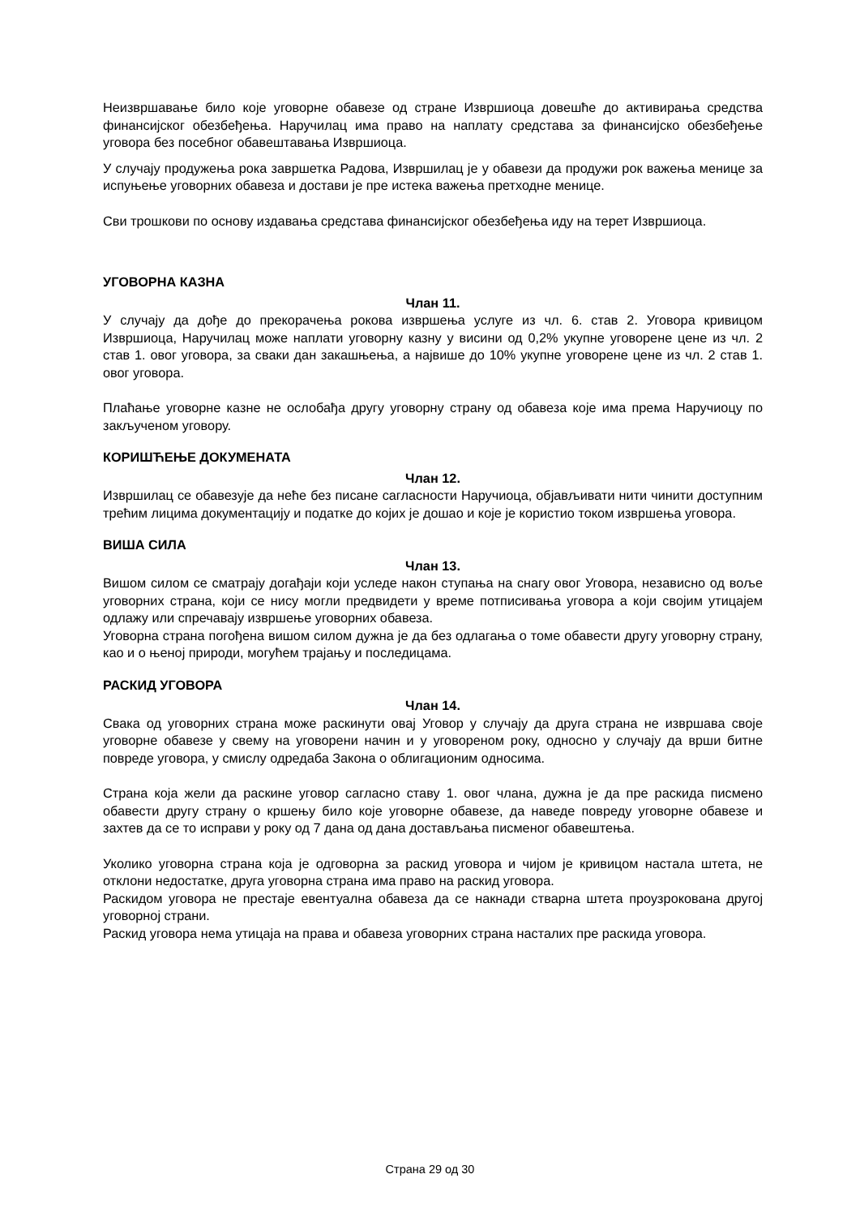Неизвршавање било које уговорне обавезе од стране Извршиоца довешће до активирања средства финансијског обезбеђења. Наручилац има право на наплату средстава за финансијско обезбеђење уговора без посебног обавештавања Извршиоца.
У случају продужења рока завршетка Радова, Извршилац је у обавези да продужи рок важења менице за испуњење уговорних обавеза и достави је пре истека важења претходне менице.
Сви трошкови по основу издавања средстава финансијског обезбеђења иду на терет Извршиоца.
УГОВОРНА КАЗНА
Члан 11.
У случају да дође до прекорачења рокова извршења услуге из чл. 6. став 2. Уговора кривицом Извршиоца, Наручилац може наплати уговорну казну у висини од 0,2% укупне уговорене цене из чл. 2 став 1. овог уговора, за сваки дан закашњења, а највише до 10% укупне уговорене цене из чл. 2 став 1. овог уговора.
Плаћање уговорне казне не ослобађа другу уговорну страну од обавеза које има према Наручиоцу по закљученом уговору.
КОРИШЋЕЊЕ ДОКУМЕНАТА
Члан 12.
Извршилац се обавезује да неће без писане сагласности Наручиоца, објављивати нити чинити доступним трећим лицима документацију и податке до којих је дошао и које је користио током извршења уговора.
ВИША СИЛА
Члан 13.
Вишом силом се сматрају догађаји који уследе након ступања на снагу овог Уговора, независно од воље уговорних страна, који се нису могли предвидети у време потписивања уговора а који својим утицајем одлажу или спречавају извршење уговорних обавеза.
Уговорна страна погођена вишом силом дужна је да без одлагања о томе обавести другу уговорну страну, као и о њеној природи, могућем трајању и последицама.
РАСКИД УГОВОРА
Члан 14.
Свака од уговорних страна може раскинути овај Уговор у случају да друга страна не извршава своје уговорне обавезе у свему на уговорени начин и у уговореном року, односно у случају да врши битне повреде уговора, у смислу одредаба Закона о облигационим односима.
Страна која жели да раскине уговор сагласно ставу 1. овог члана, дужна је да пре раскида писмено обавести другу страну о кршењу било које уговорне обавезе, да наведе повреду уговорне обавезе и захтев да се то исправи у року од 7 дана од дана достављања писменог обавештења.
Уколико уговорна страна која је одговорна за раскид уговора и чијом је кривицом настала штета, не отклони недостатке, друга уговорна страна има право на раскид уговора.
Раскидом уговора не престаје евентуална обавеза да се накнади стварна штета проузрокована другој уговорној страни.
Раскид уговора нема утицаја на права и обавеза уговорних страна насталих пре раскида уговора.
Страна 29 од 30